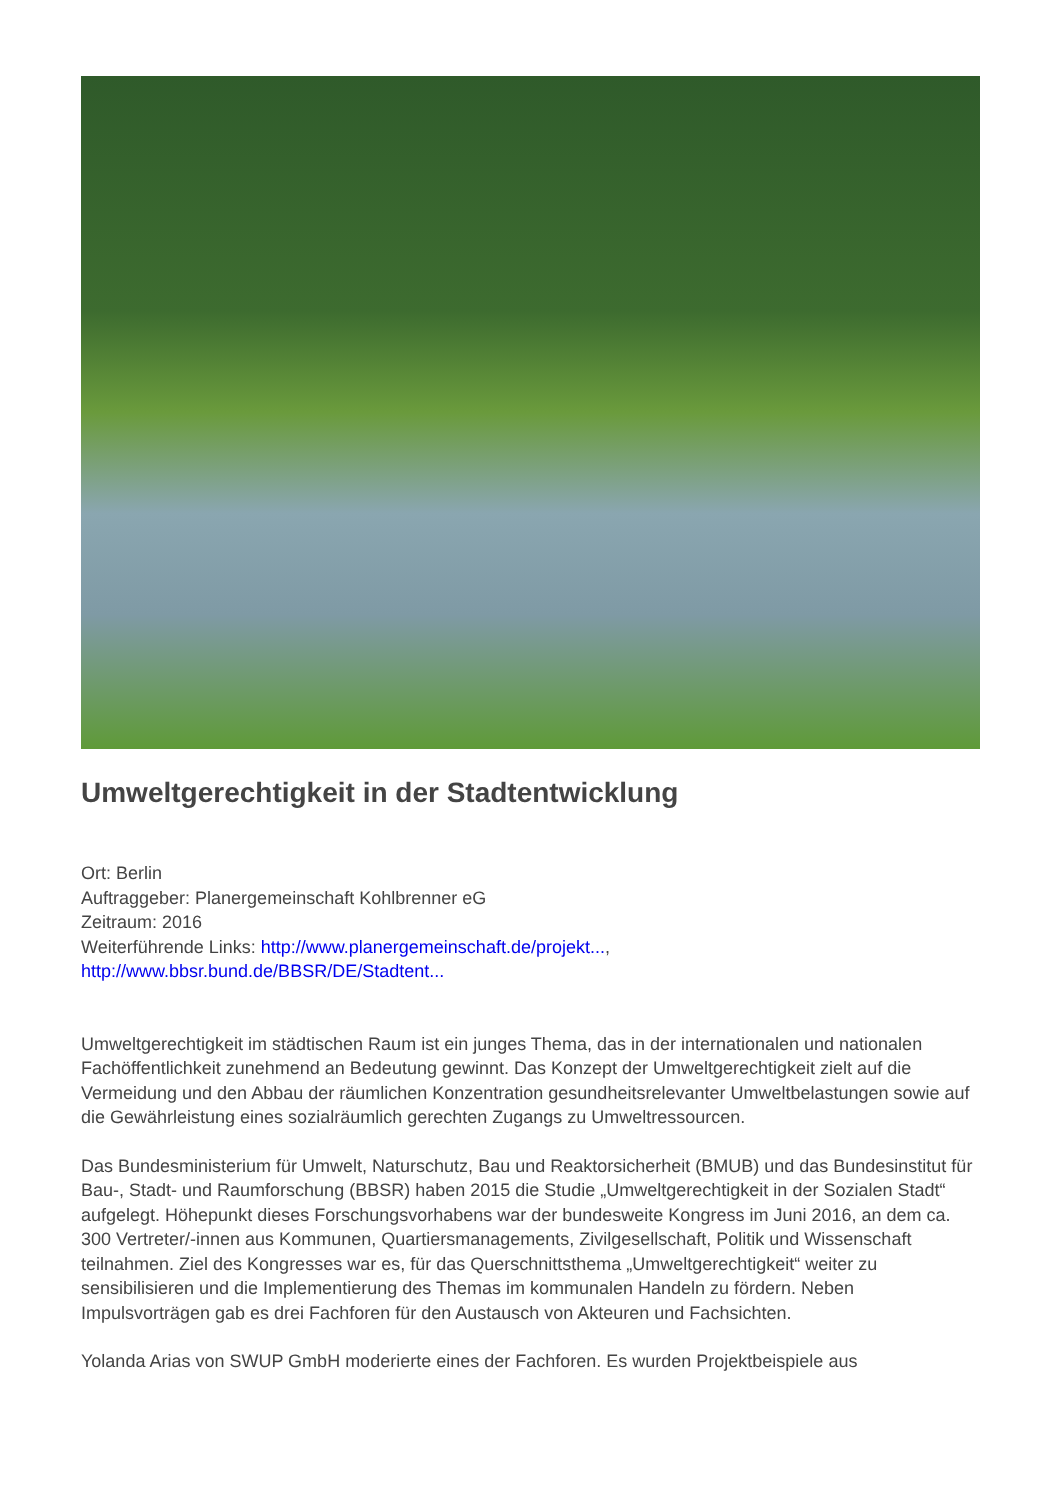Umweltgerechtigkeit in der Stadtentwicklung
Ort: Berlin
Auftraggeber: Planergemeinschaft Kohlbrenner eG
Zeitraum: 2016
Weiterführende Links: http://www.planergemeinschaft.de/projekt...,
http://www.bbsr.bund.de/BBSR/DE/Stadtent...
Umweltgerechtigkeit im städtischen Raum ist ein junges Thema, das in der internationalen und nationalen Fachöffentlichkeit zunehmend an Bedeutung gewinnt. Das Konzept der Umweltgerechtigkeit zielt auf die Vermeidung und den Abbau der räumlichen Konzentration gesundheitsrelevanter Umweltbelastungen sowie auf die Gewährleistung eines sozialräumlich gerechten Zugangs zu Umweltressourcen.
Das Bundesministerium für Umwelt, Naturschutz, Bau und Reaktorsicherheit (BMUB) und das Bundesinstitut für Bau-, Stadt- und Raumforschung (BBSR) haben 2015 die Studie „Umweltgerechtigkeit in der Sozialen Stadt“ aufgelegt. Höhepunkt dieses Forschungsvorhabens war der bundesweite Kongress im Juni 2016, an dem ca. 300 Vertreter/-innen aus Kommunen, Quartiersmanagements, Zivilgesellschaft, Politik und Wissenschaft teilnahmen. Ziel des Kongresses war es, für das Querschnittsthema „Umweltgerechtigkeit“ weiter zu sensibilisieren und die Implementierung des Themas im kommunalen Handeln zu fördern. Neben Impulsvorträgen gab es drei Fachforen für den Austausch von Akteuren und Fachsichten.
Yolanda Arias von SWUP GmbH moderierte eines der Fachforen. Es wurden Projektbeispiele aus